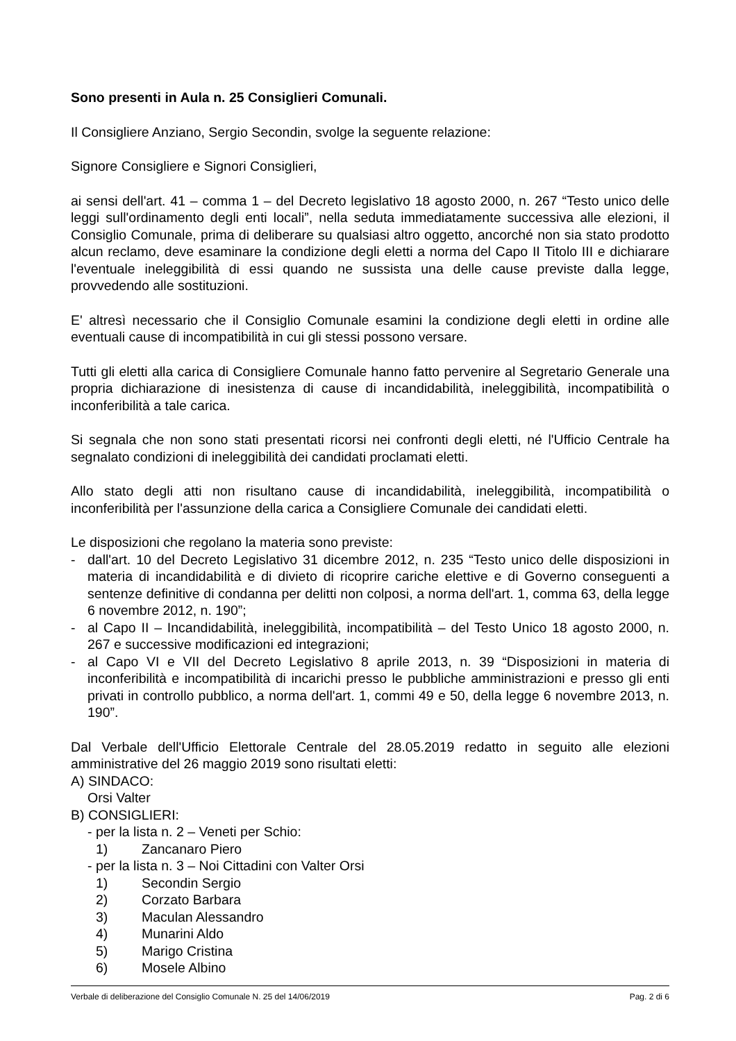Sono presenti in Aula n. 25 Consiglieri Comunali.
Il Consigliere Anziano, Sergio Secondin, svolge la seguente relazione:
Signore Consigliere e Signori Consiglieri,
ai sensi dell'art. 41 – comma 1 – del Decreto legislativo 18 agosto 2000, n. 267 “Testo unico delle leggi sull'ordinamento degli enti locali”, nella seduta immediatamente successiva alle elezioni, il Consiglio Comunale, prima di deliberare su qualsiasi altro oggetto, ancorché non sia stato prodotto alcun reclamo, deve esaminare la condizione degli eletti a norma del Capo II Titolo III e dichiarare l'eventuale ineleggibilità di essi quando ne sussista una delle cause previste dalla legge, provvedendo alle sostituzioni.
E' altresì necessario che il Consiglio Comunale esamini la condizione degli eletti in ordine alle eventuali cause di incompatibilità in cui gli stessi possono versare.
Tutti gli eletti alla carica di Consigliere Comunale hanno fatto pervenire al Segretario Generale una propria dichiarazione di inesistenza di cause di incandidabilità, ineleggibilità, incompatibilità o inconferibilità a tale carica.
Si segnala che non sono stati presentati ricorsi nei confronti degli eletti, né l'Ufficio Centrale ha segnalato condizioni di ineleggibilità dei candidati proclamati eletti.
Allo stato degli atti non risultano cause di incandidabilità, ineleggibilità, incompatibilità o inconferibilità per l'assunzione della carica a Consigliere Comunale dei candidati eletti.
Le disposizioni che regolano la materia sono previste:
- dall'art. 10 del Decreto Legislativo 31 dicembre 2012, n. 235 “Testo unico delle disposizioni in materia di incandidabilità e di divieto di ricoprire cariche elettive e di Governo conseguenti a sentenze definitive di condanna per delitti non colposi, a norma dell'art. 1, comma 63, della legge 6 novembre 2012, n. 190”;
- al Capo II – Incandidabilità, ineleggibilità, incompatibilità – del Testo Unico 18 agosto 2000, n. 267 e successive modificazioni ed integrazioni;
- al Capo VI e VII del Decreto Legislativo 8 aprile 2013, n. 39 “Disposizioni in materia di inconferibilità e incompatibilità di incarichi presso le pubbliche amministrazioni e presso gli enti privati in controllo pubblico, a norma dell'art. 1, commi 49 e 50, della legge 6 novembre 2013, n. 190”.
Dal Verbale dell'Ufficio Elettorale Centrale del 28.05.2019 redatto in seguito alle elezioni amministrative del 26 maggio 2019 sono risultati eletti:
A) SINDACO:
Orsi Valter
B) CONSIGLIERI:
- per la lista n. 2 – Veneti per Schio:
1) Zancanaro Piero
- per la lista n. 3 – Noi Cittadini con Valter Orsi
1) Secondin Sergio
2) Corzato Barbara
3) Maculan Alessandro
4) Munarini Aldo
5) Marigo Cristina
6) Mosele Albino
Verbale di deliberazione del Consiglio Comunale N. 25 del 14/06/2019 Pag. 2 di 6